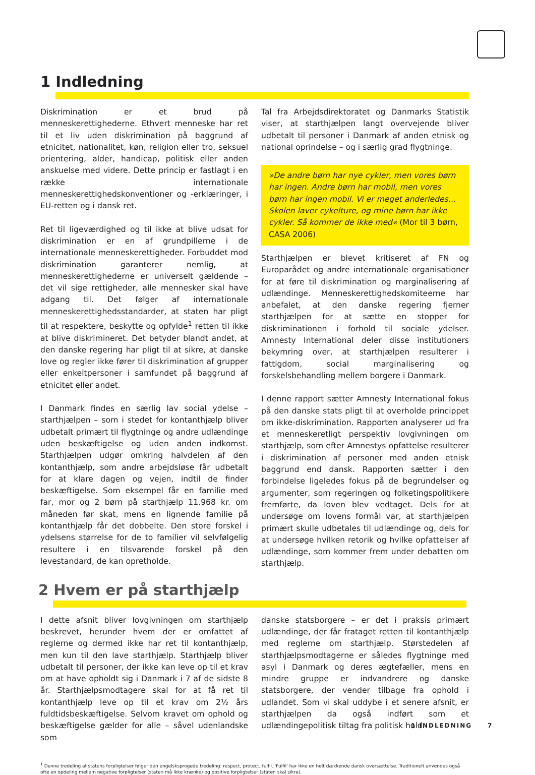1 Indledning
Diskrimination er et brud på menneskerettighederne. Ethvert menneske har ret til et liv uden diskrimination på baggrund af etnicitet, nationalitet, køn, religion eller tro, seksuel orientering, alder, handicap, politisk eller anden anskuelse med videre. Dette princip er fastlagt i en række internationale menneskerettighedskonventioner og -erklæringer, i EU-retten og i dansk ret.
Ret til ligeværdighed og til ikke at blive udsat for diskrimination er en af grundpillerne i de internationale menneskerettigheder. Forbuddet mod diskrimination garanterer nemlig, at menneskerettighederne er universelt gældende – det vil sige rettigheder, alle mennesker skal have adgang til. Det følger af internationale menneskerettighedsstandarder, at staten har pligt til at respektere, beskytte og opfylde<sup>1</sup> retten til ikke at blive diskrimineret. Det betyder blandt andet, at den danske regering har pligt til at sikre, at danske love og regler ikke fører til diskrimination af grupper eller enkeltpersoner i samfundet på baggrund af etnicitet eller andet.
I Danmark findes en særlig lav social ydelse – starthjælpen – som i stedet for kontanthjælp bliver udbetalt primært til flygtninge og andre udlændinge uden beskæftigelse og uden anden indkomst. Starthjælpen udgør omkring halvdelen af den kontanthjælp, som andre arbejdsløse får udbetalt for at klare dagen og vejen, indtil de finder beskæftigelse. Som eksempel får en familie med far, mor og 2 børn på starthjælp 11.968 kr. om måneden før skat, mens en lignende familie på kontanthjælp får det dobbelte. Den store forskel i ydelsens størrelse for de to familier vil selvfølgelig resultere i en tilsvarende forskel på den levestandard, de kan opretholde.
Tal fra Arbejdsdirektoratet og Danmarks Statistik viser, at starthjælpen langt overvejende bliver udbetalt til personer i Danmark af anden etnisk og national oprindelse – og i særlig grad flygtninge.
»De andre børn har nye cykler, men vores børn har ingen. Andre børn har mobil, men vores børn har ingen mobil. Vi er meget anderledes… Skolen laver cykelture, og mine børn har ikke cykler. Så kommer de ikke med« (Mor til 3 børn, CASA 2006)
Starthjælpen er blevet kritiseret af FN og Europarådet og andre internationale organisationer for at føre til diskrimination og marginalisering af udlændinge. Menneskerettighedskomiteerne har anbefalet, at den danske regering fjerner starthjælpen for at sætte en stopper for diskriminationen i forhold til sociale ydelser. Amnesty International deler disse institutioners bekymring over, at starthjælpen resulterer i fattigdom, social marginalisering og forskelsbehandling mellem borgere i Danmark.
I denne rapport sætter Amnesty International fokus på den danske stats pligt til at overholde princippet om ikke-diskrimination. Rapporten analyserer ud fra et menneskeretligt perspektiv lovgivningen om starthjælp, som efter Amnestys opfattelse resulterer i diskrimination af personer med anden etnisk baggrund end dansk. Rapporten sætter i den forbindelse ligeledes fokus på de begrundelser og argumenter, som regeringen og folketingspolitikere fremførte, da loven blev vedtaget. Dels for at undersøge om lovens formål var, at starthjælpen primært skulle udbetales til udlændinge og, dels for at undersøge hvilken retorik og hvilke opfattelser af udlændinge, som kommer frem under debatten om starthjælp.
2 Hvem er på starthjælp
I dette afsnit bliver lovgivningen om starthjælp beskrevet, herunder hvem der er omfattet af reglerne og dermed ikke har ret til kontanthjælp, men kun til den lave starthjælp. Starthjælp bliver udbetalt til personer, der ikke kan leve op til et krav om at have opholdt sig i Danmark i 7 af de sidste 8 år. Starthjælpsmodtagere skal for at få ret til kontanthjælp leve op til et krav om 2½ års fuldtidsbeskæftigelse. Selvom kravet om ophold og beskæftigelse gælder for alle – såvel udenlandske som
danske statsborgere – er det i praksis primært udlændinge, der får frataget retten til kontanthjælp med reglerne om starthjælp. Størstedelen af starthjælpsmodtagerne er således flygtninge med asyl i Danmark og deres ægtefæller, mens en mindre gruppe er indvandrere og danske statsborgere, der vender tilbage fra ophold i udlandet. Som vi skal uddybe i et senere afsnit, er starthjælpen da også indført som et udlændingepolitisk tiltag fra politisk hold.
<sup>1</sup> Denne tredeling af statens forpligtelser følger den engelsksprogede tredeling: respect, protect, fulfil. 'Fulfil' har ikke en helt dækkende dansk oversættelse. Traditionelt anvendes også ofte en opdeling mellem negative forpligtelser (staten må ikke krænke) og positive forpligtelser (staten skal sikre).
1 INDLEDNING 7